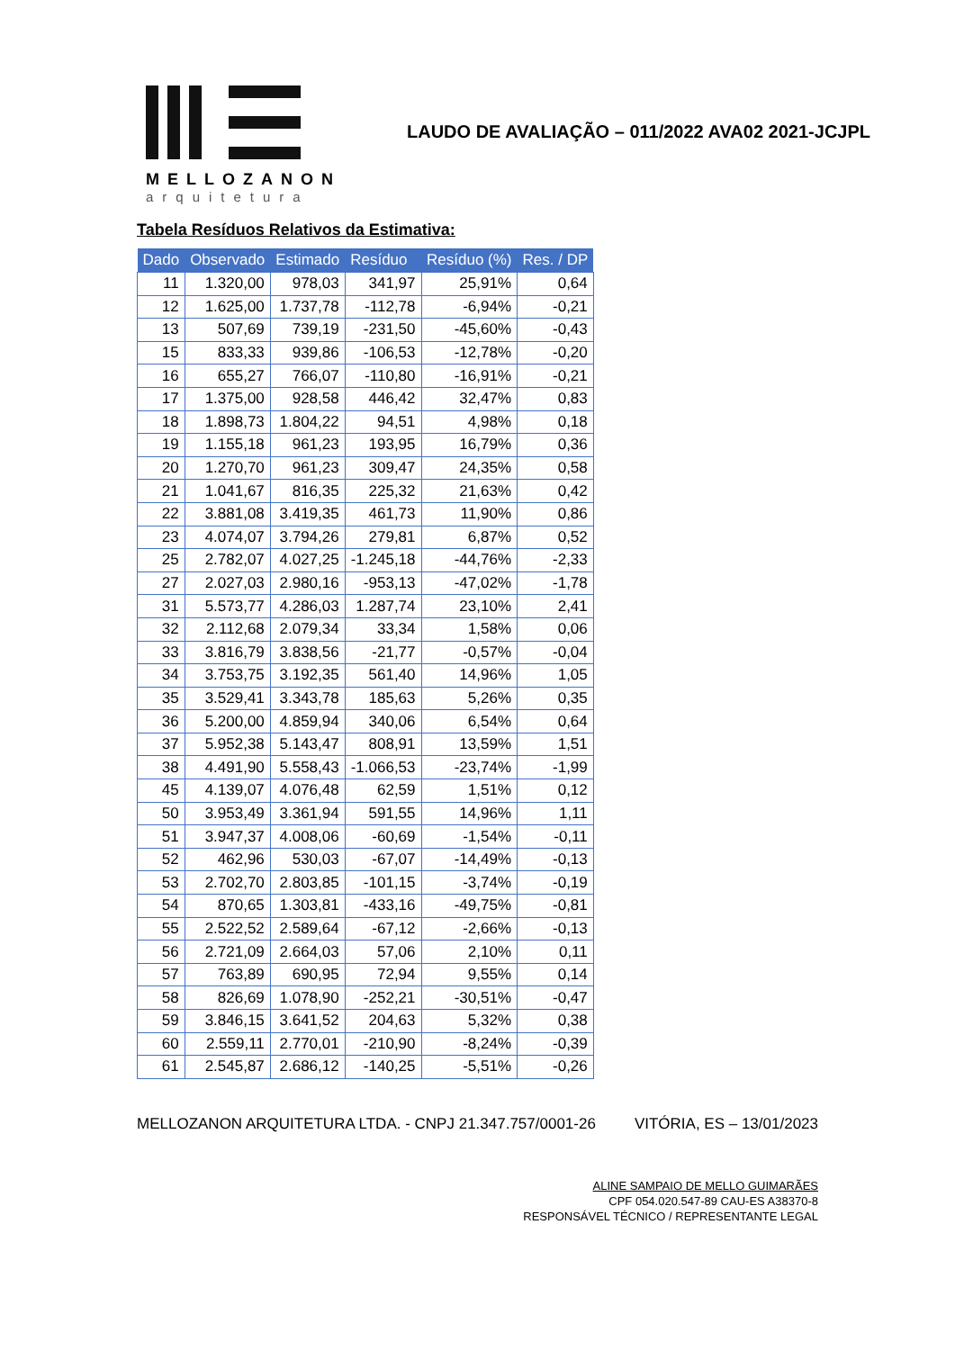MELLOZANON
arquitetura
LAUDO DE AVALIAÇÃO – 011/2022 AVA02 2021-JCJPL
Tabela Resíduos Relativos da Estimativa:
| Dado | Observado | Estimado | Resíduo | Resíduo (%) | Res. / DP |
| --- | --- | --- | --- | --- | --- |
| 11 | 1.320,00 | 978,03 | 341,97 | 25,91% | 0,64 |
| 12 | 1.625,00 | 1.737,78 | -112,78 | -6,94% | -0,21 |
| 13 | 507,69 | 739,19 | -231,50 | -45,60% | -0,43 |
| 15 | 833,33 | 939,86 | -106,53 | -12,78% | -0,20 |
| 16 | 655,27 | 766,07 | -110,80 | -16,91% | -0,21 |
| 17 | 1.375,00 | 928,58 | 446,42 | 32,47% | 0,83 |
| 18 | 1.898,73 | 1.804,22 | 94,51 | 4,98% | 0,18 |
| 19 | 1.155,18 | 961,23 | 193,95 | 16,79% | 0,36 |
| 20 | 1.270,70 | 961,23 | 309,47 | 24,35% | 0,58 |
| 21 | 1.041,67 | 816,35 | 225,32 | 21,63% | 0,42 |
| 22 | 3.881,08 | 3.419,35 | 461,73 | 11,90% | 0,86 |
| 23 | 4.074,07 | 3.794,26 | 279,81 | 6,87% | 0,52 |
| 25 | 2.782,07 | 4.027,25 | -1.245,18 | -44,76% | -2,33 |
| 27 | 2.027,03 | 2.980,16 | -953,13 | -47,02% | -1,78 |
| 31 | 5.573,77 | 4.286,03 | 1.287,74 | 23,10% | 2,41 |
| 32 | 2.112,68 | 2.079,34 | 33,34 | 1,58% | 0,06 |
| 33 | 3.816,79 | 3.838,56 | -21,77 | -0,57% | -0,04 |
| 34 | 3.753,75 | 3.192,35 | 561,40 | 14,96% | 1,05 |
| 35 | 3.529,41 | 3.343,78 | 185,63 | 5,26% | 0,35 |
| 36 | 5.200,00 | 4.859,94 | 340,06 | 6,54% | 0,64 |
| 37 | 5.952,38 | 5.143,47 | 808,91 | 13,59% | 1,51 |
| 38 | 4.491,90 | 5.558,43 | -1.066,53 | -23,74% | -1,99 |
| 45 | 4.139,07 | 4.076,48 | 62,59 | 1,51% | 0,12 |
| 50 | 3.953,49 | 3.361,94 | 591,55 | 14,96% | 1,11 |
| 51 | 3.947,37 | 4.008,06 | -60,69 | -1,54% | -0,11 |
| 52 | 462,96 | 530,03 | -67,07 | -14,49% | -0,13 |
| 53 | 2.702,70 | 2.803,85 | -101,15 | -3,74% | -0,19 |
| 54 | 870,65 | 1.303,81 | -433,16 | -49,75% | -0,81 |
| 55 | 2.522,52 | 2.589,64 | -67,12 | -2,66% | -0,13 |
| 56 | 2.721,09 | 2.664,03 | 57,06 | 2,10% | 0,11 |
| 57 | 763,89 | 690,95 | 72,94 | 9,55% | 0,14 |
| 58 | 826,69 | 1.078,90 | -252,21 | -30,51% | -0,47 |
| 59 | 3.846,15 | 3.641,52 | 204,63 | 5,32% | 0,38 |
| 60 | 2.559,11 | 2.770,01 | -210,90 | -8,24% | -0,39 |
| 61 | 2.545,87 | 2.686,12 | -140,25 | -5,51% | -0,26 |
MELLOZANON ARQUITETURA LTDA. - CNPJ 21.347.757/0001-26 VITÓRIA, ES – 13/01/2023
ALINE SAMPAIO DE MELLO GUIMARÃES
CPF 054.020.547-89 CAU-ES A38370-8
RESPONSÁVEL TÉCNICO / REPRESENTANTE LEGAL